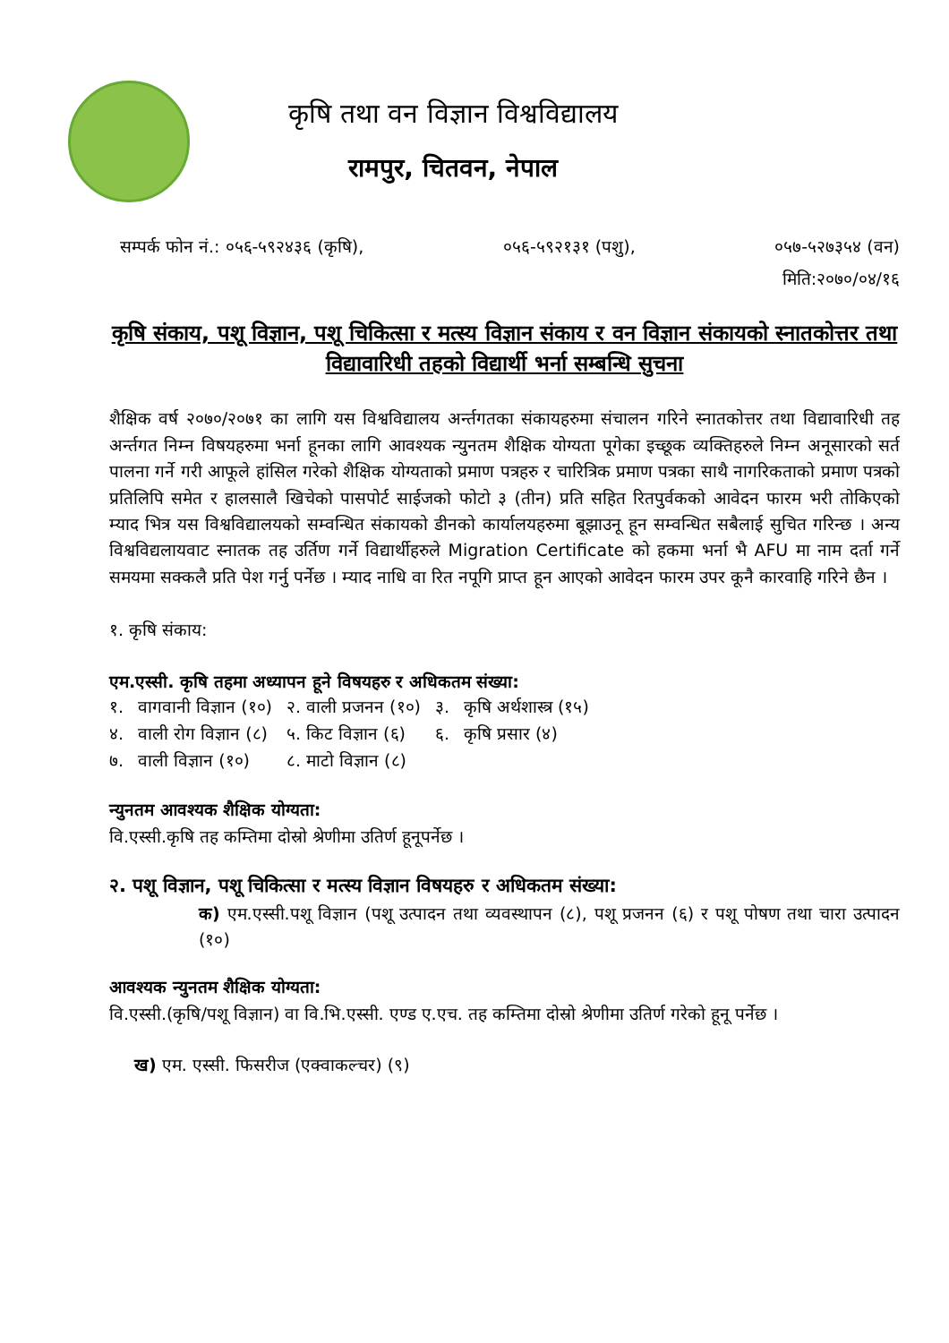कृषि तथा वन विज्ञान विश्वविद्यालय
रामपुर, चितवन, नेपाल
सम्पर्क फोन नं.: ०५६-५९२४३६ (कृषि), ०५६-५९२१३१ (पशु), ०५७-५२७३५४ (वन)
मिति:२०७०/०४/१६
कृषि संकाय, पशू विज्ञान, पशू चिकित्सा र मत्स्य विज्ञान संकाय र वन विज्ञान संकायको स्नातकोत्तर तथा विद्यावारिधी तहको विद्यार्थी भर्ना सम्बन्धि सुचना
शैक्षिक वर्ष २०७०/२०७१ का लागि यस विश्वविद्यालय अर्न्तगतका संकायहरुमा संचालन गरिने स्नातकोत्तर तथा विद्यावारिधी तह अर्न्तगत निम्न विषयहरुमा भर्ना हूनका लागि आवश्यक न्युनतम शैक्षिक योग्यता पूगेका इच्छूक व्यक्तिहरुले निम्न अनूसारको सर्त पालना गर्ने गरी आफूले हांसिल गरेको शैक्षिक योग्यताको प्रमाण पत्रहरु र चारित्रिक प्रमाण पत्रका साथै नागरिकताको प्रमाण पत्रको प्रतिलिपि समेत र हालसालै खिचेको पासपोर्ट साईजको फोटो ३ (तीन) प्रति सहित रितपुर्वकको आवेदन फारम भरी तोकिएको म्याद भित्र यस विश्वविद्यालयको सम्वन्धित संकायको डीनको कार्यालयहरुमा बूझाउनू हून सम्वन्धित सबैलाई सुचित गरिन्छ । अन्य विश्वविद्यलायवाट स्नातक तह उर्तिण गर्ने विद्यार्थीहरुले Migration Certificate को हकमा भर्ना भै AFU मा नाम दर्ता गर्ने समयमा सक्कलै प्रति पेश गर्नु पर्नेछ । म्याद नाधि वा रित नपूगि प्राप्त हून आएको आवेदन फारम उपर कूनै कारवाहि गरिने छैन ।
१. कृषि संकाय:
एम.एस्सी. कृषि तहमा अध्यापन हूने विषयहरु र अधिकतम संख्या:
| १. | वागवानी विज्ञान (१०) | २. वाली प्रजनन (१०) | ३. | कृषि अर्थशास्त्र (१५) |
| ४. | वाली रोग विज्ञान (८) | ५. किट विज्ञान (६) | ६. | कृषि प्रसार (४) |
| ७. | वाली विज्ञान (१०) | ८. माटो विज्ञान (८) | | |
न्युनतम आवश्यक शैक्षिक योग्यता:
वि.एस्सी.कृषि तह कम्तिमा दोस्रो श्रेणीमा उतिर्ण हूनूपर्नेछ ।
२. पशू विज्ञान, पशू चिकित्सा र मत्स्य विज्ञान विषयहरु र अधिकतम संख्या:
क) एम.एस्सी.पशू विज्ञान (पशू उत्पादन तथा व्यवस्थापन (८), पशू प्रजनन (६) र पशू पोषण तथा चारा उत्पादन (१०)
आवश्यक न्युनतम शैक्षिक योग्यता:
वि.एस्सी.(कृषि/पशू विज्ञान) वा वि.भि.एस्सी. एण्ड ए.एच. तह कम्तिमा दोस्रो श्रेणीमा उतिर्ण गरेको हूनू पर्नेछ ।
ख) एम. एस्सी. फिसरीज (एक्वाकल्चर) (९)